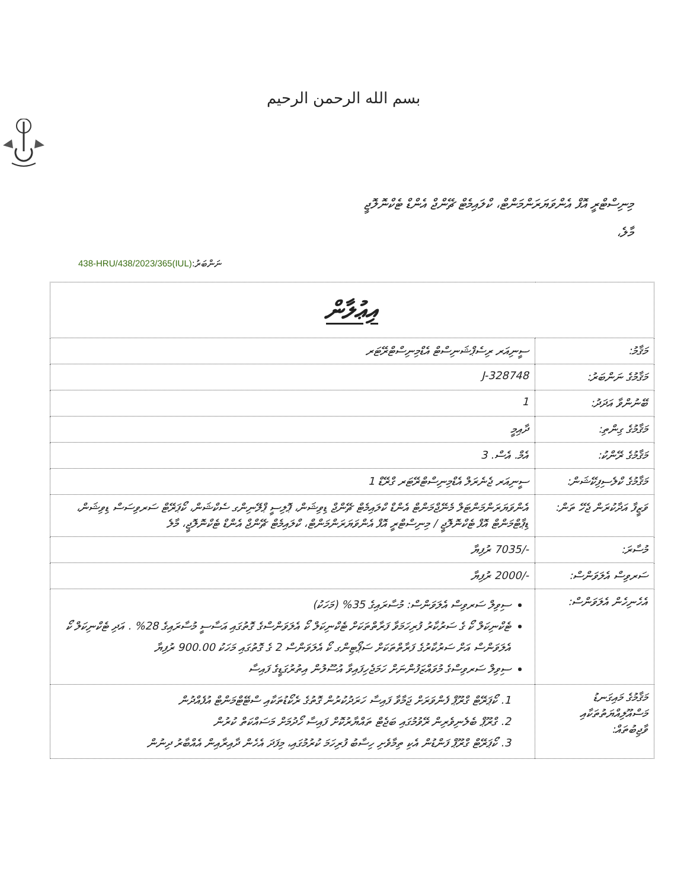بسم الله الرحمن الرحيم
މިނިސްޓްރީ އޮފް އެންވަޔަރަންމަންޓް، ކްލައިމެޓް ޗޭންޖް އެންޑް ޓެކްނޮލޮޖީ
މާލެ،
ނަންބަރު:(IUL)438-HRU/438/2023/365
| އިޢުލާން | |
| --- | --- |
| މަޤާމު: | ސީނިއަރ ރިސެޕްޝަނިސްޓް އެޑްމިނިސްޓްރޭޓަރ |
| މަޤާމުގެ ނަންބަރު: | J-328748 |
| ބޭނުންވާ އަދަދު: | 1 |
| މަޤާމުގެ ގިންތި: | ދާއިމީ |
| މަޤާމުގެ ރޭންކު: | އެމް. އެސް. 3 |
| މަޤާމުގެ ކްލެސިފިކޭޝަން: | ސީނިއަރ ޖެނެރަލް އެޑްމިނިސްޓްރޭޓަރ ގްރޭޑް 1 |
| ވަޒީފާ އަދާކުރަން ޖެހޭ ތަން: | އެންވަޔަރަންމަންޓަލް މެނޭޖްމަންޓް އެންޑް ކްލައިމެޓް ޗޭންޖް ޑިވިޝަން، ޕޮލިސީ ޕްލޭނިންގ ސެކްޝަން، ކޯޕަރޭޓް ސަރވިސަސް ޑިވިޝަން، ޑިޕާޓްމަންޓް އޮފް ޓެކްނޮލޮޖީ / މިނިސްޓްރީ އޮފް އެންވަޔަރަންމަންޓް، ކްލައިމެޓް ޗޭންޖް އެންޑް ޓެކްނޮލޮޖީ، މާލެ |
| މުސާރަ: | -/7035 ރުފިޔާ |
| ސަރވިސް އެލަވަންސް: | -/2000 ރުފިޔާ |
| އެހެނިހެން އެލަވަންސް: | ސިވިލް ސަރވިސް އެލަވަންސް: މުސާރައިގެ 35% (މަހަކު) ޓެކްނިކަލް ކޯ ގެ ސަރުކާރު ފުރިހަމަވާ ފަރާތްތަކަށް ޓެކްނިކަލް ކޯ އެލަވަންސްގެ ގޮތުގައި އަސާސީ މުސާރައިގެ 28% . އަދި ޓެކްނިކަލް ކޯ އެލަވަންސް އަށް ސަރުކާރުގެ ފަރާތްތަކަށް ސަޕޯޓިންގ ކޯ އެލަވަންސް 2 ގެ ގޮތުގައި މަހަކު 900.00 ރުފިޔާ ސިވިލް ސަރވިސްގެ މުވައްޒަފުންނަށް ހަމަޖެހިފައިވާ އުސޫލުން އިތުރުގަޑީގެ ފައިސާ |
| މަޤާމުގެ މައިގަނޑު މަސްއޫލިއްޔަތުތަކާއި ވާޖިބުތައް: | 1. ކޯޕަރޭޓް ގްރޫޕް ފެންވަރަށް ޖަމާވާ ފައިސާ ހަރަދުކުރުން ގޮތުގެ ރެކޯޑުތަކާއި ސްޓޭޓްމަންޓް އުފެއްދުން 2. ގްރޫޕް ބެލެނިވެރިން ރޭވުމުގައި ބަޖެޓް ތައްޔާރުކޮށް ފައިސާ ހޯދުމަށް މަސައްކަތް ކުރުން 3. ކޯޕަރޭޓް ގްރޫޕް ފަންޑުން އެކި ތިމާވެށި ހިސާބު ފުރިހަމަ ކުރުމުގައި، މިފަދަ އެހެން ދާއިރާއިން އެއްބާރު ދިނުން |